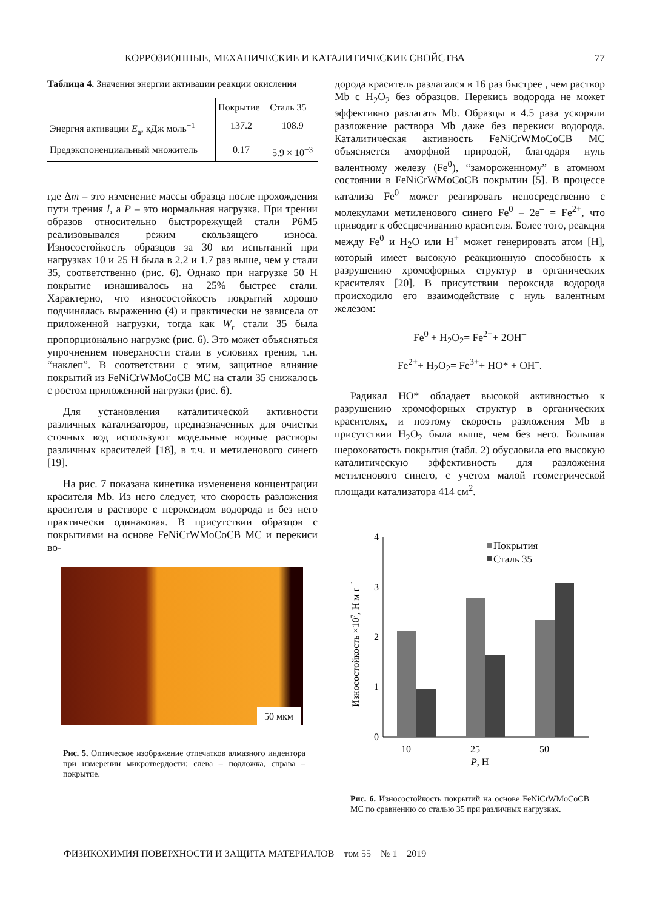КОРРОЗИОННЫЕ, МЕХАНИЧЕСКИЕ И КАТАЛИТИЧЕСКИЕ СВОЙСТВА 77
Таблица 4. Значения энергии активации реакции окисления
| | Покрытие | Сталь 35 |
| --- | --- | --- |
| Энергия активации E<sub>a</sub>, кДж моль<sup>−1</sup> | 137.2 | 108.9 |
| Предэкспоненциальный множитель | 0.17 | 5.9 × 10<sup>−3</sup> |
где Δm – это изменение массы образца после прохождения пути трения l, а P – это нормальная нагрузка. При трении образов относительно быстрорежущей стали Р6М5 реализовывался режим скользящего износа. Износостойкость образцов за 30 км испытаний при нагрузках 10 и 25 Н была в 2.2 и 1.7 раз выше, чем у стали 35, соответственно (рис. 6). Однако при нагрузке 50 Н покрытие изнашивалось на 25% быстрее стали. Характерно, что износостойкость покрытий хорошо подчинялась выражению (4) и практически не зависела от приложенной нагрузки, тогда как W<sub>r</sub> стали 35 была пропорционально нагрузке (рис. 6). Это может объясняться упрочнением поверхности стали в условиях трения, т.н. “наклеп”. В соответствии с этим, защитное влияние покрытий из FeNiCrWMoCoCB МС на стали 35 снижалось с ростом приложенной нагрузки (рис. 6).
Для установления каталитической активности различных катализаторов, предназначенных для очистки сточных вод используют модельные водные растворы различных красителей [18], в т.ч. и метиленового синего [19].
На рис. 7 показана кинетика измененеия концентрации красителя Mb. Из него следует, что скорость разложения красителя в растворе с пероксидом водорода и без него практически одинаковая. В присутствии образцов с покрытиями на основе FeNiCrWMoCoCB МС и перекиси во-
50 мкм
Рис. 5. Оптическое изображение отпечатков алмазного индентора при измерении микротвердости: слева – подложка, справа – покрытие.
дорода краситель разлагался в 16 раз быстрее , чем раствор Mb с H<sub>2</sub>O<sub>2</sub> без образцов. Перекись водорода не может эффективно разлагать Mb. Образцы в 4.5 раза ускоряли разложение раствора Mb даже без перекиси водорода. Каталитическая активность FeNiCrWMoCoCB МС объясняется аморфной природой, благодаря нуль валентному железу (Fe<sup>0</sup>), “замороженному” в атомном состоянии в FeNiCrWMoCoCB покрытии [5]. В процессе катализа Fe<sup>0</sup> может реагировать непосредственно с молекулами метиленового синего Fe<sup>0</sup> – 2e<sup>–</sup> = Fe<sup>2+</sup>, что приводит к обесцвечиванию красителя. Более того, реакция между Fe<sup>0</sup> и H<sub>2</sub>O или H<sup>+</sup> может генерировать атом [H], который имеет высокую реакционную способность к разрушению хромофорных структур в органических красителях [20]. В присутствии пероксида водорода происходило его взаимодействие с нуль валентным железом:
Fe<sup>0</sup> + H<sub>2</sub>O<sub>2</sub>= Fe<sup>2+</sup>+ 2OH<sup>–</sup>
Fe<sup>2+</sup>+ H<sub>2</sub>O<sub>2</sub>= Fe<sup>3+</sup>+ HO* + OH<sup>–</sup>.
Радикал HO* обладает высокой активностью к разрушению хромофорных структур в органических красителях, и поэтому скорость разложения Mb в присутствии H<sub>2</sub>O<sub>2</sub> была выше, чем без него. Большая шероховатость покрытия (табл. 2) обусловила его высокую каталитическую эффективность для разложения метиленового синего, с учетом малой геометрической площади катализатора 414 см<sup>2</sup>.
4
3
2
1
0
Износостойкость ×107, Н м г−1
Покрытия
Сталь 35
10
25
50
P, Н
Рис. 6. Износостойкость покрытий на основе FeNiCrWMoCoCB МС по сравнению со сталью 35 при различных нагрузках.
ФИЗИКОХИМИЯ ПОВЕРХНОСТИ И ЗАЩИТА МАТЕРИАЛОВ том 55 № 1 2019